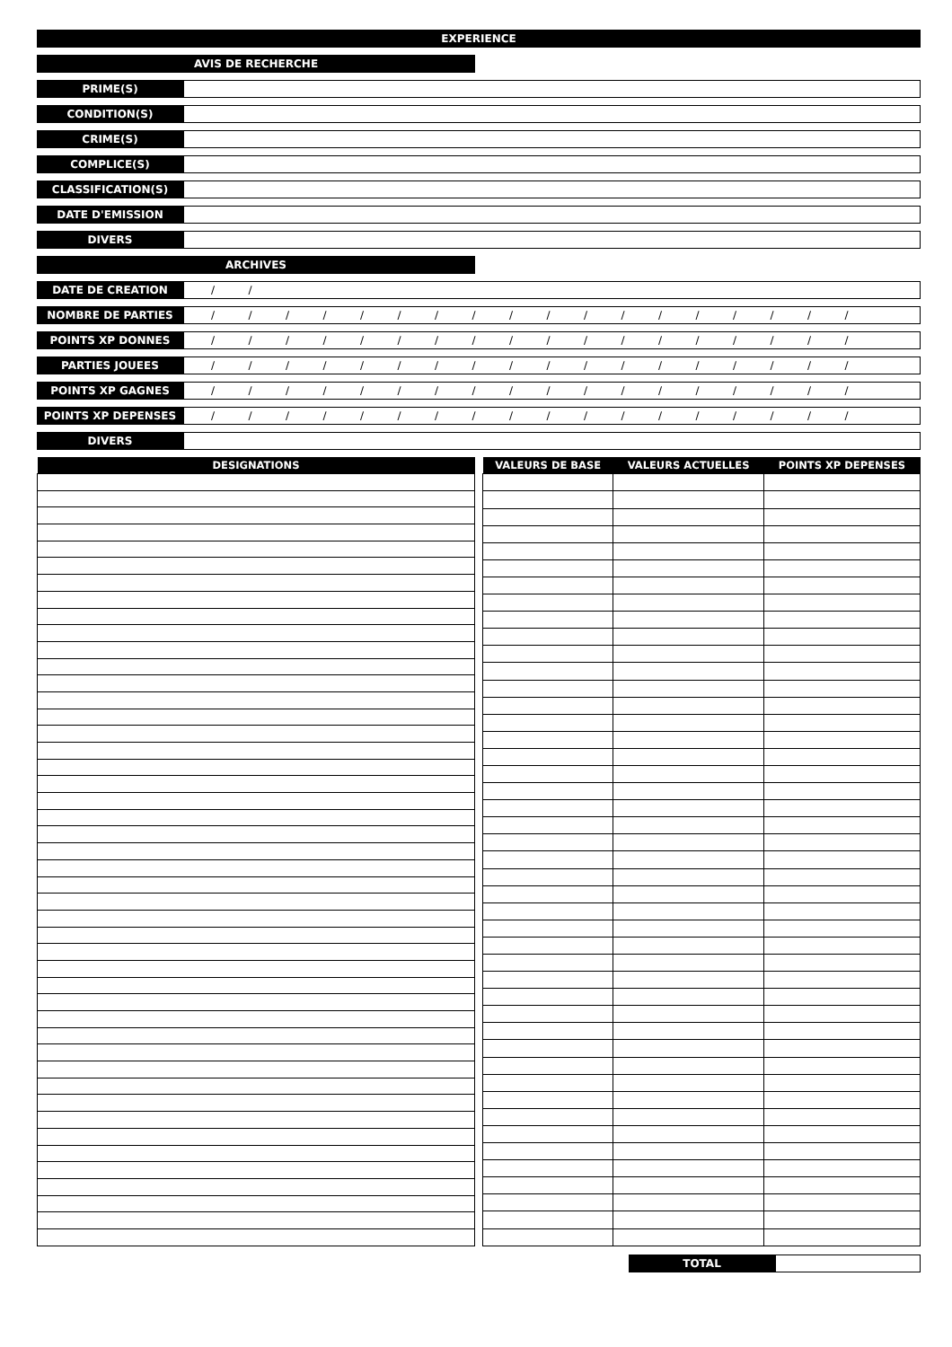EXPERIENCE
AVIS DE RECHERCHE
PRIME(S)
CONDITION(S)
CRIME(S)
COMPLICE(S)
CLASSIFICATION(S)
DATE D'EMISSION
DIVERS
ARCHIVES
DATE DE CREATION
/ /
NOMBRE DE PARTIES
/ / / / / / / / / / / / / / / / / /
POINTS XP DONNES
/ / / / / / / / / / / / / / / / / /
PARTIES JOUEES
/ / / / / / / / / / / / / / / / / /
POINTS XP GAGNES
/ / / / / / / / / / / / / / / / / /
POINTS XP DEPENSES
/ / / / / / / / / / / / / / / / / /
DIVERS
| DESIGNATIONS |
| --- |
| VALEURS DE BASE | VALEURS ACTUELLES | POINTS XP DEPENSES |
| --- | --- | --- |
TOTAL